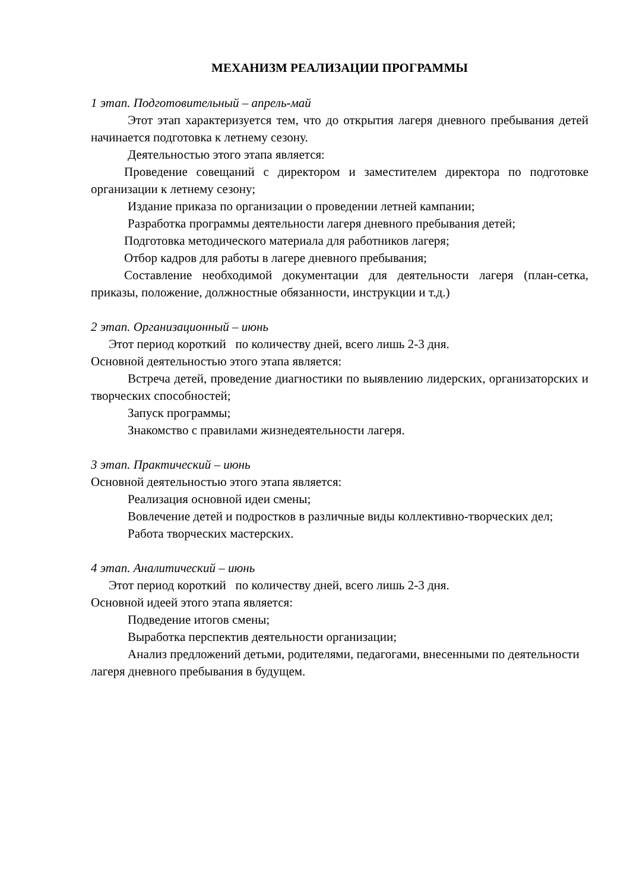МЕХАНИЗМ РЕАЛИЗАЦИИ ПРОГРАММЫ
1 этап. Подготовительный – апрель-май
Этот этап характеризуется тем, что до открытия лагеря дневного пребывания детей начинается подготовка к летнему сезону.
Деятельностью этого этапа является:
Проведение совещаний с директором и заместителем директора по подготовке организации к летнему сезону;
Издание приказа по организации о проведении летней кампании;
Разработка программы деятельности лагеря дневного пребывания детей;
Подготовка методического материала для работников лагеря;
Отбор кадров для работы в лагере дневного пребывания;
Составление необходимой документации для деятельности лагеря (план-сетка, приказы, положение, должностные обязанности, инструкции и т.д.)
2 этап. Организационный – июнь
Этот период короткий по количеству дней, всего лишь 2-3 дня.
Основной деятельностью этого этапа является:
Встреча детей, проведение диагностики по выявлению лидерских, организаторских и творческих способностей;
Запуск программы;
Знакомство с правилами жизнедеятельности лагеря.
3 этап. Практический – июнь
Основной деятельностью этого этапа является:
Реализация основной идеи смены;
Вовлечение детей и подростков в различные виды коллективно-творческих дел;
Работа творческих мастерских.
4 этап. Аналитический – июнь
Этот период короткий по количеству дней, всего лишь 2-3 дня.
Основной идеей этого этапа является:
Подведение итогов смены;
Выработка перспектив деятельности организации;
Анализ предложений детьми, родителями, педагогами, внесенными по деятельности лагеря дневного пребывания в будущем.